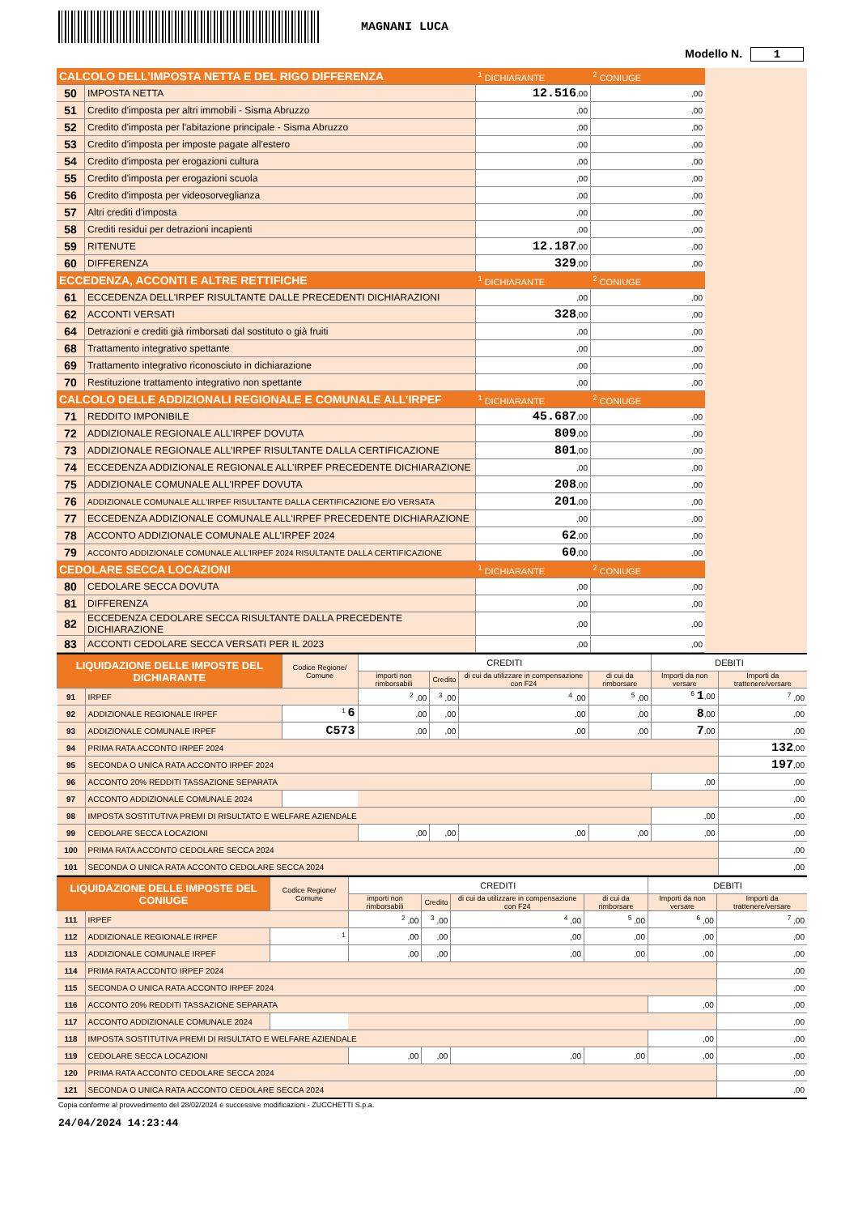MAGNANI LUCA
Modello N. 1
| CALCOLO DELL’IMPOSTA NETTA E DEL RIGO DIFFERENZA | | <sup>1</sup> DICHIARANTE | <sup>2</sup> CONIUGE | |
| 50 | IMPOSTA NETTA | 12.516 ,00 | ,00 | |
| 51 | Credito d'imposta per altri immobili - Sisma Abruzzo | ,00 | ,00 | |
| 52 | Credito d'imposta per l'abitazione principale - Sisma Abruzzo | ,00 | ,00 | |
| 53 | Credito d'imposta per imposte pagate all'estero | ,00 | ,00 | |
| 54 | Credito d'imposta per erogazioni cultura | ,00 | ,00 | |
| 55 | Credito d'imposta per erogazioni scuola | ,00 | ,00 | |
| 56 | Credito d'imposta per videosorveglianza | ,00 | ,00 | |
| 57 | Altri crediti d'imposta | ,00 | ,00 | |
| 58 | Crediti residui per detrazioni incapienti | ,00 | ,00 | |
| 59 | RITENUTE | 12.187 ,00 | ,00 | |
| 60 | DIFFERENZA | 329 ,00 | ,00 | |
| ECCEDENZA, ACCONTI E ALTRE RETTIFICHE | | <sup>1</sup> DICHIARANTE | <sup>2</sup> CONIUGE | |
| 61 | ECCEDENZA DELL'IRPEF RISULTANTE DALLE PRECEDENTI DICHIARAZIONI | ,00 | ,00 | |
| 62 | ACCONTI VERSATI | 328 ,00 | ,00 | |
| 64 | Detrazioni e crediti già rimborsati dal sostituto o già fruiti | ,00 | ,00 | |
| 68 | Trattamento integrativo spettante | ,00 | ,00 | |
| 69 | Trattamento integrativo riconosciuto in dichiarazione | ,00 | ,00 | |
| 70 | Restituzione trattamento integrativo non spettante | ,00 | ,00 | |
| CALCOLO DELLE ADDIZIONALI REGIONALE E COMUNALE ALL’IRPEF | | <sup>1</sup> DICHIARANTE | <sup>2</sup> CONIUGE | |
| 71 | REDDITO IMPONIBILE | 45.687 ,00 | ,00 | |
| 72 | ADDIZIONALE REGIONALE ALL’IRPEF DOVUTA | 809 ,00 | ,00 | |
| 73 | ADDIZIONALE REGIONALE ALL’IRPEF RISULTANTE DALLA CERTIFICAZIONE | 801 ,00 | ,00 | |
| 74 | ECCEDENZA ADDIZIONALE REGIONALE ALL’IRPEF PRECEDENTE DICHIARAZIONE | ,00 | ,00 | |
| 75 | ADDIZIONALE COMUNALE ALL'IRPEF DOVUTA | 208 ,00 | ,00 | |
| 76 | ADDIZIONALE COMUNALE ALL'IRPEF RISULTANTE DALLA CERTIFICAZIONE E/O VERSATA | 201 ,00 | ,00 | |
| 77 | ECCEDENZA ADDIZIONALE COMUNALE ALL'IRPEF PRECEDENTE DICHIARAZIONE | ,00 | ,00 | |
| 78 | ACCONTO ADDIZIONALE COMUNALE ALL'IRPEF 2024 | 62 ,00 | ,00 | |
| 79 | ACCONTO ADDIZIONALE COMUNALE ALL'IRPEF 2024 RISULTANTE DALLA CERTIFICAZIONE | 60 ,00 | ,00 | |
| CEDOLARE SECCA LOCAZIONI | | <sup>1</sup> DICHIARANTE | <sup>2</sup> CONIUGE | |
| 80 | CEDOLARE SECCA DOVUTA | ,00 | ,00 | |
| 81 | DIFFERENZA | ,00 | ,00 | |
| 82 | ECCEDENZA CEDOLARE SECCA RISULTANTE DALLA PRECEDENTE DICHIARAZIONE | ,00 | ,00 | |
| 83 | ACCONTI CEDOLARE SECCA VERSATI PER IL 2023 | ,00 | ,00 | |
| LIQUIDAZIONE DELLE IMPOSTE DEL DICHIARANTE | | Codice Regione/ Comune | CREDITI | | | | DEBITI | |
| --- | --- | --- | --- | --- | --- | --- | --- | --- |
| | | | importi non rimborsabili | Credito | di cui da utilizzare in compensazione con F24 | di cui da rimborsare | Importi da non versare | Importi da trattenere/versare |
| 91 | IRPEF | | <sup>2</sup> ,00 | <sup>3</sup> ,00 | <sup>4</sup> ,00 | <sup>5</sup> ,00 | <sup>6</sup> 1 ,00 | <sup>7</sup> ,00 |
| 92 | ADDIZIONALE REGIONALE IRPEF | <sup>1</sup> 6 | ,00 | ,00 | ,00 | ,00 | 8 ,00 | ,00 |
| 93 | ADDIZIONALE COMUNALE IRPEF | C573 | ,00 | ,00 | ,00 | ,00 | 7 ,00 | ,00 |
| 94 | PRIMA RATA ACCONTO IRPEF 2024 | | | | | | | 132 ,00 |
| 95 | SECONDA O UNICA RATA ACCONTO IRPEF 2024 | | | | | | | 197 ,00 |
| 96 | ACCONTO 20% REDDITI TASSAZIONE SEPARATA | | | | | | ,00 | ,00 |
| 97 | ACCONTO ADDIZIONALE COMUNALE 2024 | | | | | | | ,00 |
| 98 | IMPOSTA SOSTITUTIVA PREMI DI RISULTATO E WELFARE AZIENDALE | | | | | | ,00 | ,00 |
| 99 | CEDOLARE SECCA LOCAZIONI | | ,00 | ,00 | ,00 | ,00 | ,00 | ,00 |
| 100 | PRIMA RATA ACCONTO CEDOLARE SECCA 2024 | | | | | | | ,00 |
| 101 | SECONDA O UNICA RATA ACCONTO CEDOLARE SECCA 2024 | | | | | | | ,00 |
| LIQUIDAZIONE DELLE IMPOSTE DEL CONIUGE | | Codice Regione/ Comune | CREDITI | | | | DEBITI | |
| --- | --- | --- | --- | --- | --- | --- | --- | --- |
| | | | importi non rimborsabili | Credito | di cui da utilizzare in compensazione con F24 | di cui da rimborsare | Importi da non versare | Importi da trattenere/versare |
| 111 | IRPEF | | <sup>2</sup> ,00 | <sup>3</sup> ,00 | <sup>4</sup> ,00 | <sup>5</sup> ,00 | <sup>6</sup> ,00 | <sup>7</sup> ,00 |
| 112 | ADDIZIONALE REGIONALE IRPEF | <sup>1</sup> | ,00 | ,00 | ,00 | ,00 | ,00 | ,00 |
| 113 | ADDIZIONALE COMUNALE IRPEF | | ,00 | ,00 | ,00 | ,00 | ,00 | ,00 |
| 114 | PRIMA RATA ACCONTO IRPEF 2024 | | | | | | | ,00 |
| 115 | SECONDA O UNICA RATA ACCONTO IRPEF 2024 | | | | | | | ,00 |
| 116 | ACCONTO 20% REDDITI TASSAZIONE SEPARATA | | | | | | ,00 | ,00 |
| 117 | ACCONTO ADDIZIONALE COMUNALE 2024 | | | | | | | ,00 |
| 118 | IMPOSTA SOSTITUTIVA PREMI DI RISULTATO E WELFARE AZIENDALE | | | | | | ,00 | ,00 |
| 119 | CEDOLARE SECCA LOCAZIONI | | ,00 | ,00 | ,00 | ,00 | ,00 | ,00 |
| 120 | PRIMA RATA ACCONTO CEDOLARE SECCA 2024 | | | | | | | ,00 |
| 121 | SECONDA O UNICA RATA ACCONTO CEDOLARE SECCA 2024 | | | | | | | ,00 |
Copia conforme al provvedimento del 28/02/2024 e successive modificazioni - ZUCCHETTI S.p.a.
24/04/2024 14:23:44